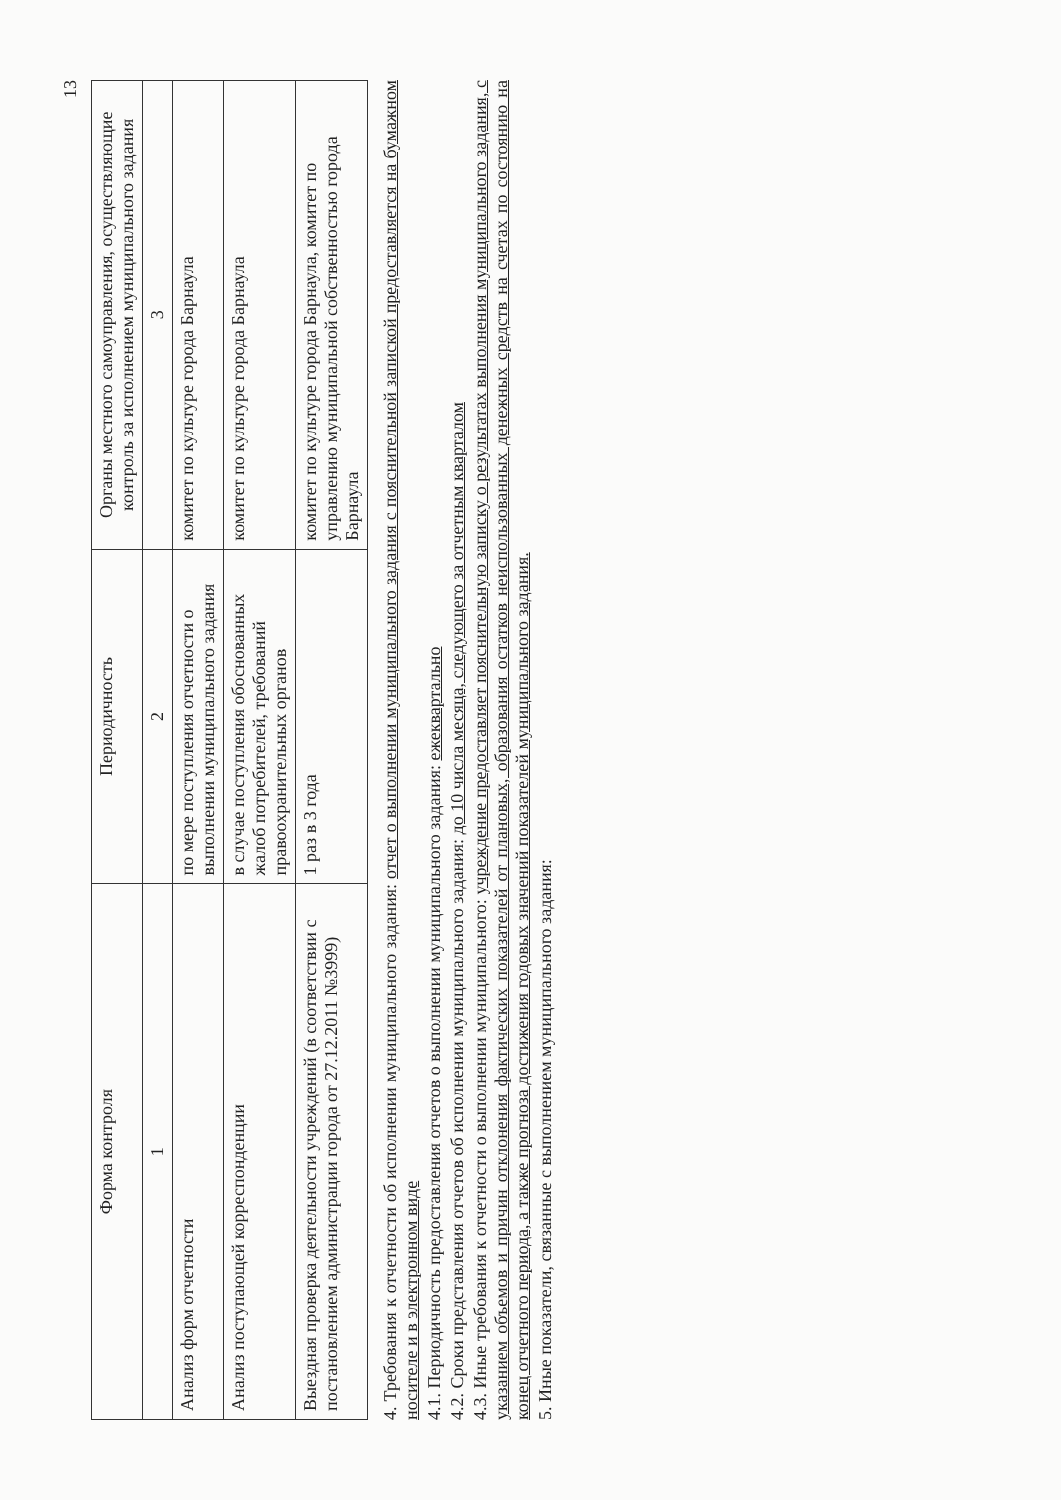13
| Форма контроля | Периодичность | Органы местного самоуправления, осуществляющие контроль за исполнением муниципального задания |
| --- | --- | --- |
| 1 | 2 | 3 |
| Анализ форм отчетности | по мере поступления отчетности о выполнении муниципального задания | комитет по культуре города Барнаула |
| Анализ поступающей корреспонденции | в случае поступления обоснованных жалоб потребителей, требований правоохранительных органов | комитет по культуре города Барнаула |
| Выездная проверка деятельности учреждений (в соответствии с постановлением администрации города от 27.12.2011 №3999) | 1 раз в 3 года | комитет по культуре города Барнаула, комитет по управлению муниципальной собственностью города Барнаула |
4. Требования к отчетности об исполнении муниципального задания: отчет о выполнении муниципального задания с пояснительной запиской предоставляется на бумажном носителе и в электронном виде
4.1. Периодичность предоставления отчетов о выполнении муниципального задания: ежеквартально
4.2. Сроки представления отчетов об исполнении муниципального задания: до 10 числа месяца, следующего за отчетным кварталом
4.3. Иные требования к отчетности о выполнении муниципального: учреждение предоставляет пояснительную записку о результатах выполнения муниципального задания, с указанием объемов и причин отклонения фактических показателей от плановых, образования остатков неиспользованных денежных средств на счетах по состоянию на конец отчетного периода, а также прогноза достижения годовых значений показателей муниципального задания.
5. Иные показатели, связанные с выполнением муниципального задания: